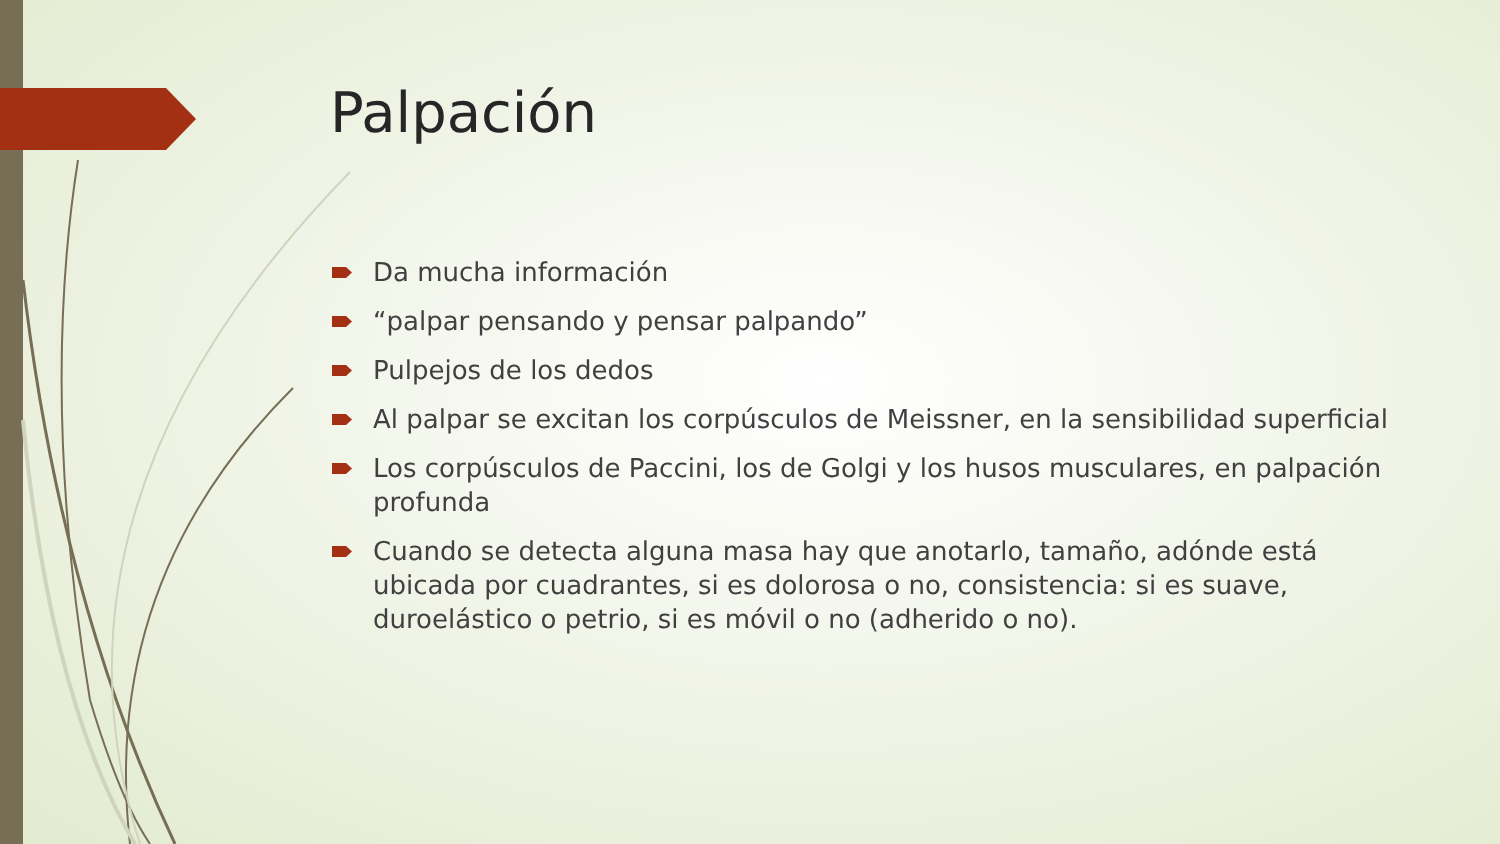Palpación
Da mucha información
“palpar pensando y pensar palpando”
Pulpejos de los dedos
Al palpar se excitan los corpúsculos de Meissner, en la sensibilidad superficial
Los corpúsculos de Paccini, los de Golgi y los husos musculares, en palpación profunda
Cuando se detecta alguna masa hay que anotarlo, tamaño, adónde está ubicada por cuadrantes, si es dolorosa o no, consistencia: si es suave, duroelástico o petrio, si es móvil o no (adherido o no).